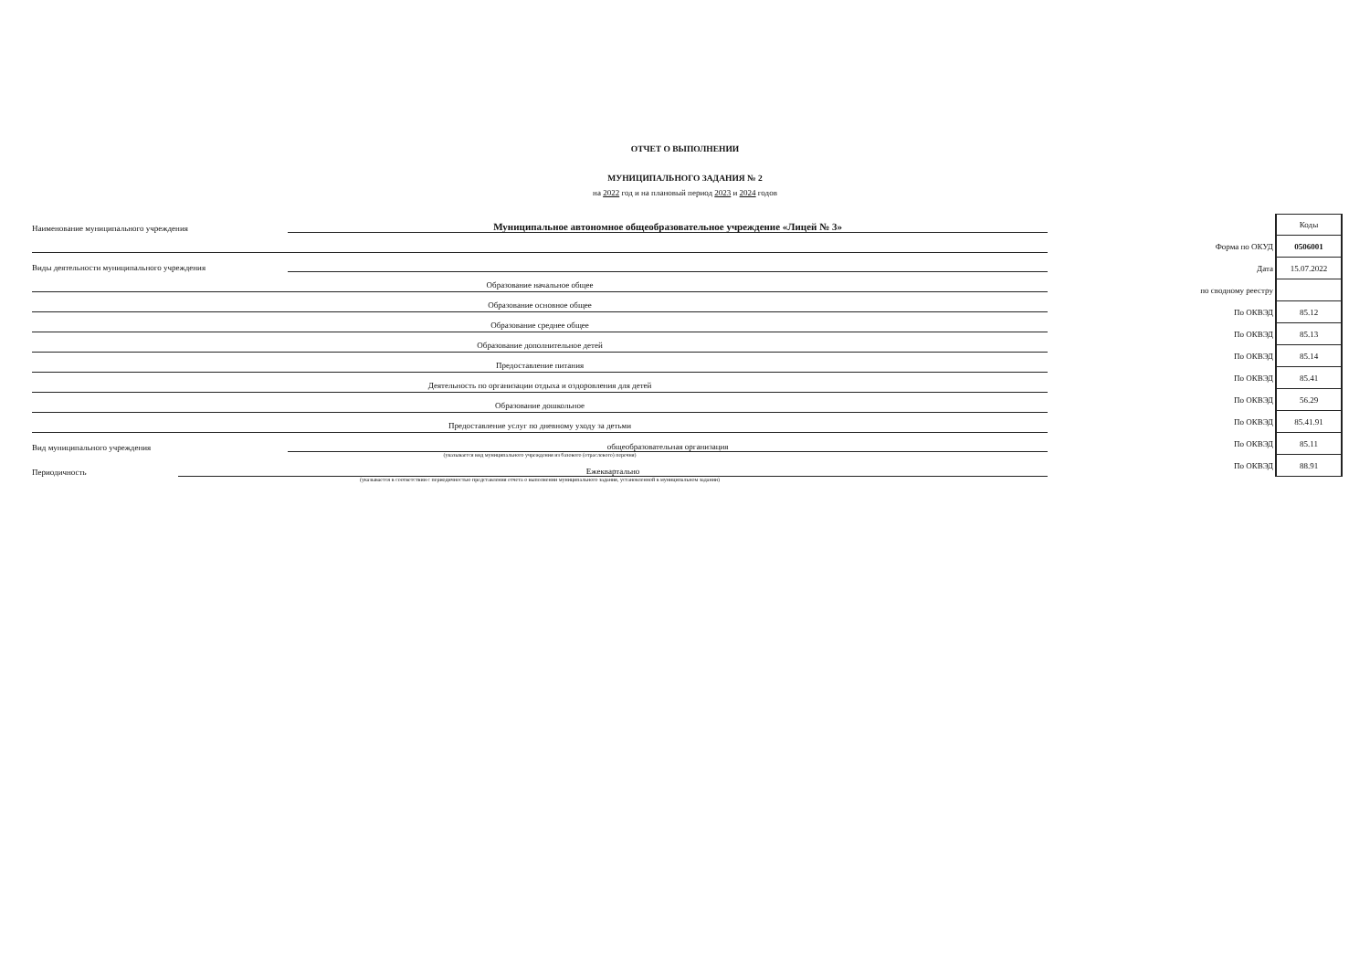ОТЧЕТ О ВЫПОЛНЕНИИ
МУНИЦИПАЛЬНОГО ЗАДАНИЯ № 2
на 2022 год и на плановый период 2023 и 2024 годов
Наименование муниципального учреждения
Муниципальное автономное общеобразовательное учреждение «Лицей № 3»
Виды деятельности муниципального учреждения
Образование начальное общее
Образование основное общее
Образование среднее общее
Образование дополнительное детей
Предоставление питания
Деятельность по организации отдыха и оздоровления для детей
Образование дошкольное
Предоставление услуг по дневному уходу за детьми
Вид муниципального учреждения
общеобразовательная организация
(указывается вид муниципального учреждения из базового (отраслевого) перечня)
Периодичность
Ежеквартально
(указывается в соответствии с периодичностью представления отчета о выполнении муниципального задания, установленной в муниципальном задании)
| | Коды |
| Форма по ОКУД | 0506001 |
| Дата | 15.07.2022 |
| по сводному реестру | |
| По ОКВЭД | 85.12 |
| По ОКВЭД | 85.13 |
| По ОКВЭД | 85.14 |
| По ОКВЭД | 85.41 |
| По ОКВЭД | 56.29 |
| По ОКВЭД | 85.41.91 |
| По ОКВЭД | 85.11 |
| По ОКВЭД | 88.91 |